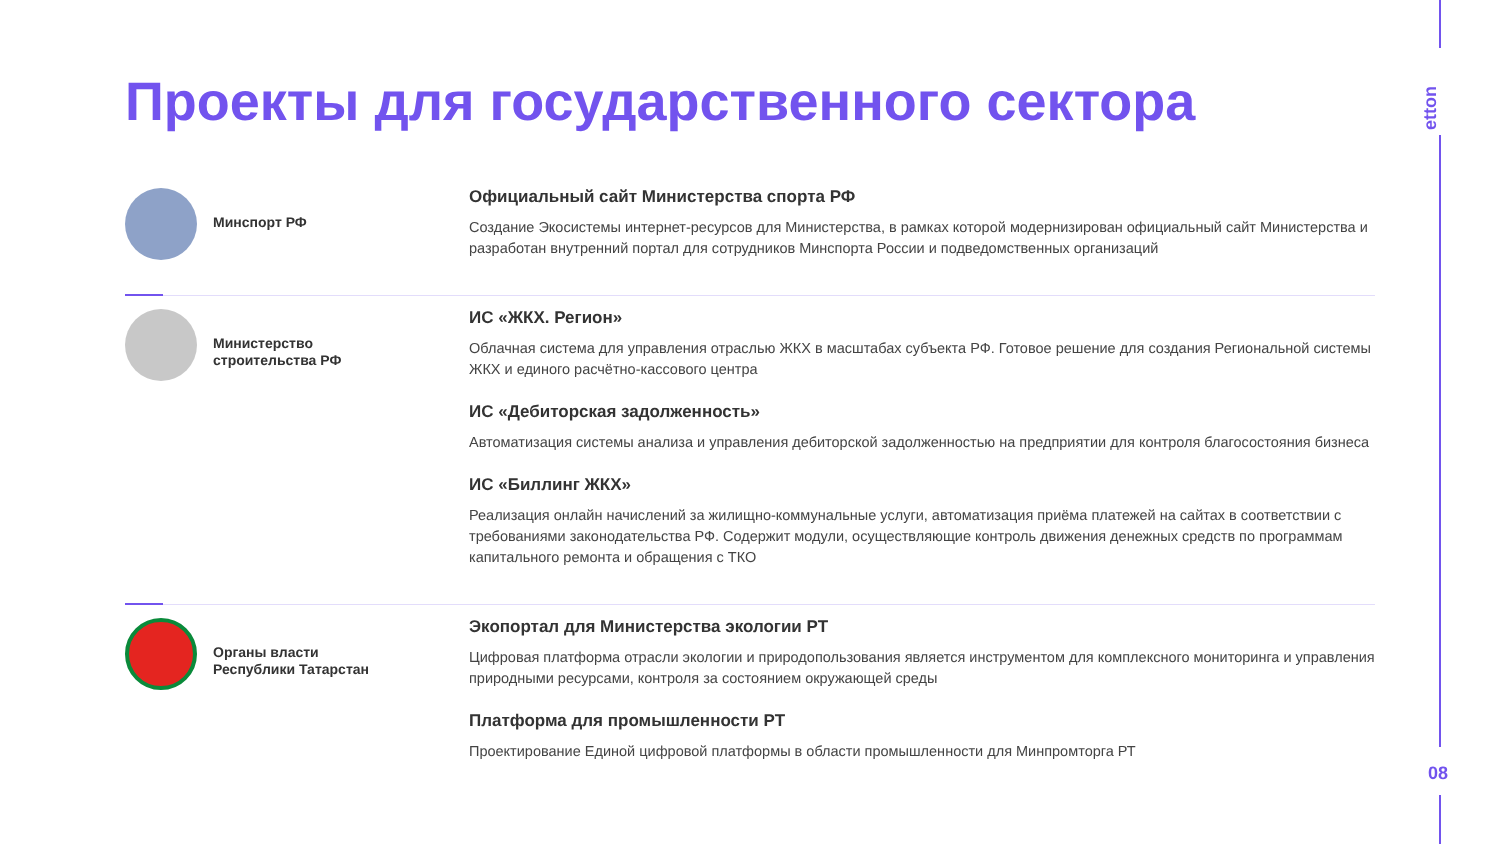Проекты для государственного сектора
etton
08
Минспорт РФ
Официальный сайт Министерства спорта РФ
Создание Экосистемы интернет-ресурсов для Министерства, в рамках которой модернизирован официальный сайт Министерства и разработан внутренний портал для сотрудников Минспорта России и подведомственных организаций
Министерство
строительства РФ
ИС «ЖКХ. Регион»
Облачная система для управления отраслью ЖКХ в масштабах субъекта РФ. Готовое решение для создания Региональной системы ЖКХ и единого расчётно-кассового центра
ИС «Дебиторская задолженность»
Автоматизация системы анализа и управления дебиторской задолженностью на предприятии для контроля благосостояния бизнеса
ИС «Биллинг ЖКХ»
Реализация онлайн начислений за жилищно-коммунальные услуги, автоматизация приёма платежей на сайтах в соответствии с требованиями законодательства РФ. Содержит модули, осуществляющие контроль движения денежных средств по программам капитального ремонта и обращения с ТКО
Органы власти
Республики Татарстан
Экопортал для Министерства экологии РТ
Цифровая платформа отрасли экологии и природопользования является инструментом для комплексного мониторинга и управления природными ресурсами, контроля за состоянием окружающей среды
Платформа для промышленности РТ
Проектирование Единой цифровой платформы в области промышленности для Минпромторга РТ